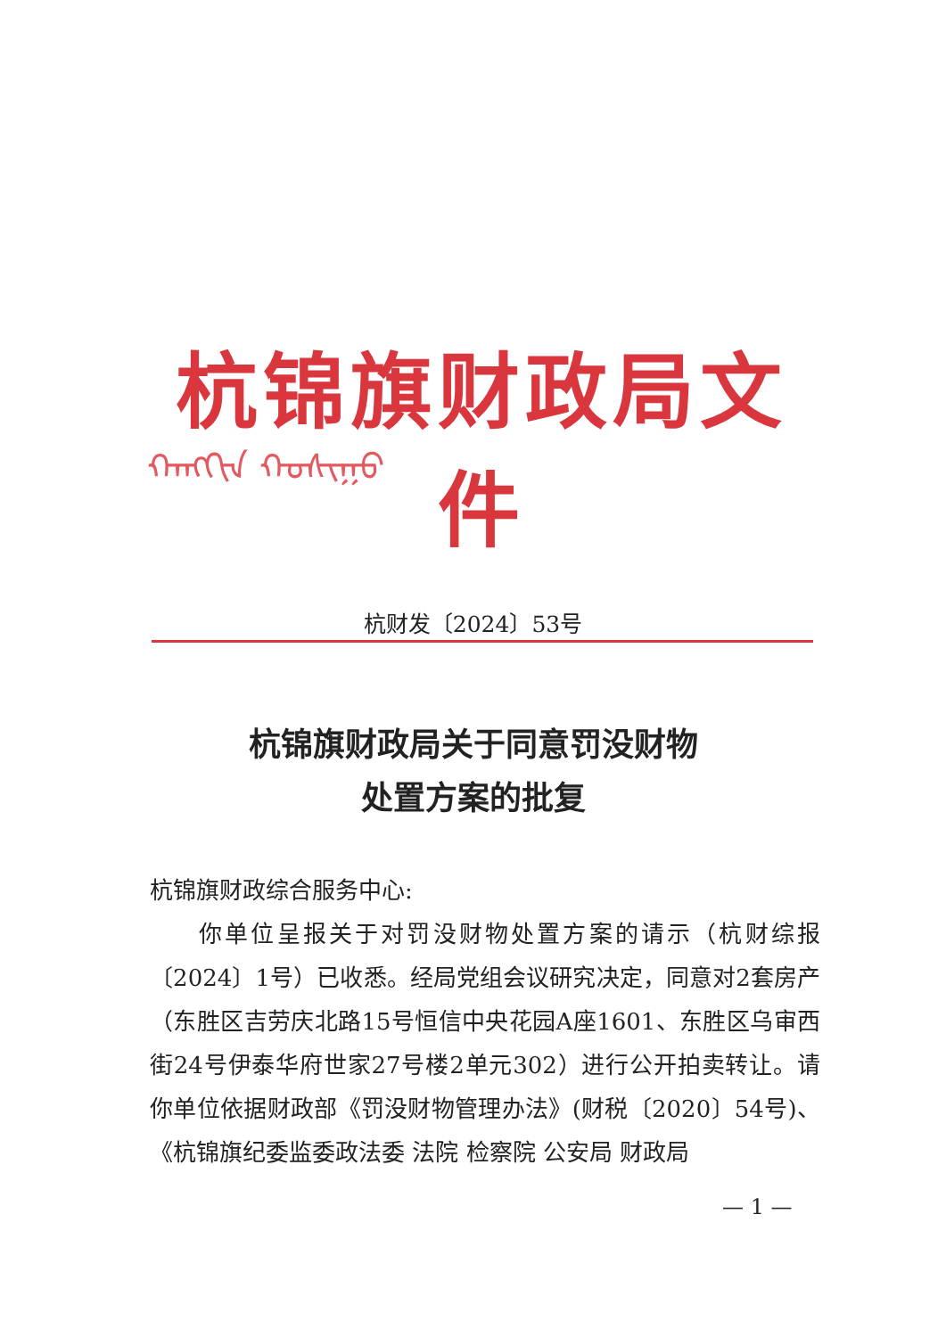杭锦旗财政局文件
ᠬᠠᠩᠭᠢᠨ ᠬᠣᠰᠢᠭᠤ
杭财发〔2024〕53号
杭锦旗财政局关于同意罚没财物
处置方案的批复
杭锦旗财政综合服务中心:
  你单位呈报关于对罚没财物处置方案的请示（杭财综报〔2024〕1号）已收悉。经局党组会议研究决定，同意对2套房产（东胜区吉劳庆北路15号恒信中央花园A座1601、东胜区乌审西街24号伊泰华府世家27号楼2单元302）进行公开拍卖转让。请你单位依据财政部《罚没财物管理办法》(财税〔2020〕54号)、《杭锦旗纪委监委政法委 法院 检察院 公安局 财政局
— 1 —